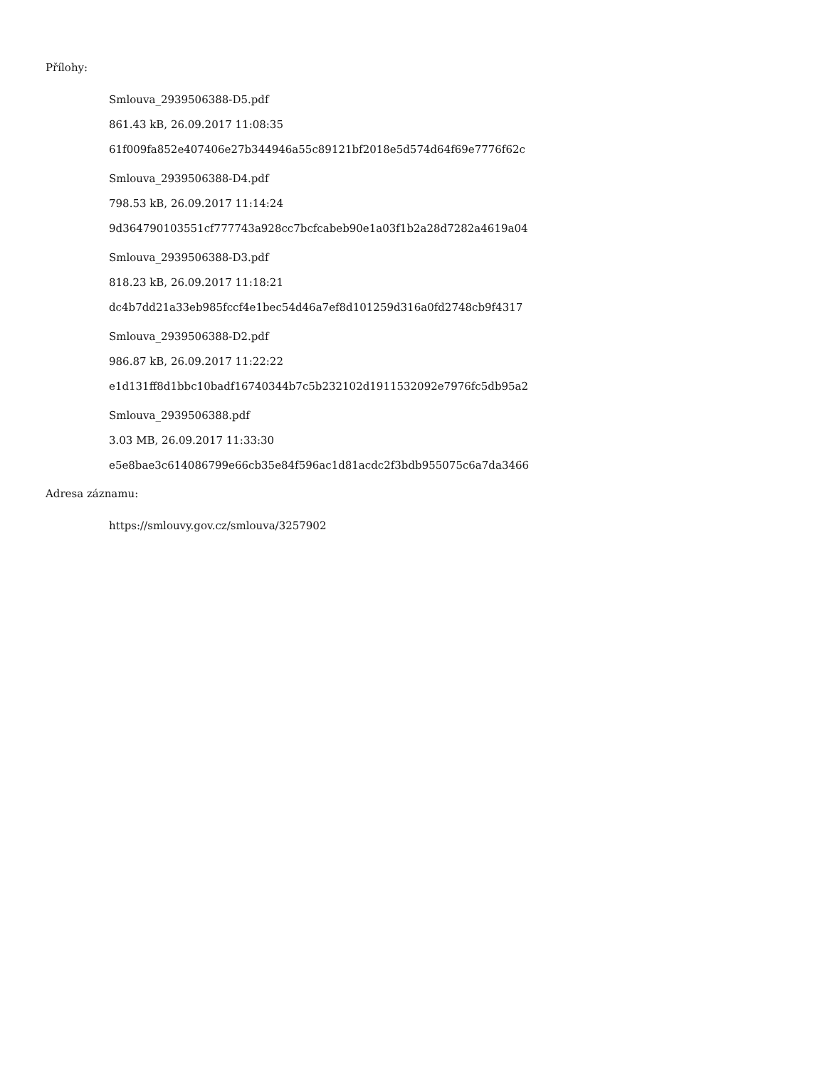Přílohy:
Smlouva_2939506388-D5.pdf
861.43 kB, 26.09.2017 11:08:35
61f009fa852e407406e27b344946a55c89121bf2018e5d574d64f69e7776f62c
Smlouva_2939506388-D4.pdf
798.53 kB, 26.09.2017 11:14:24
9d364790103551cf777743a928cc7bcfcabeb90e1a03f1b2a28d7282a4619a04
Smlouva_2939506388-D3.pdf
818.23 kB, 26.09.2017 11:18:21
dc4b7dd21a33eb985fccf4e1bec54d46a7ef8d101259d316a0fd2748cb9f4317
Smlouva_2939506388-D2.pdf
986.87 kB, 26.09.2017 11:22:22
e1d131ff8d1bbc10badf16740344b7c5b232102d1911532092e7976fc5db95a2
Smlouva_2939506388.pdf
3.03 MB, 26.09.2017 11:33:30
e5e8bae3c614086799e66cb35e84f596ac1d81acdc2f3bdb955075c6a7da3466
Adresa záznamu:
https://smlouvy.gov.cz/smlouva/3257902